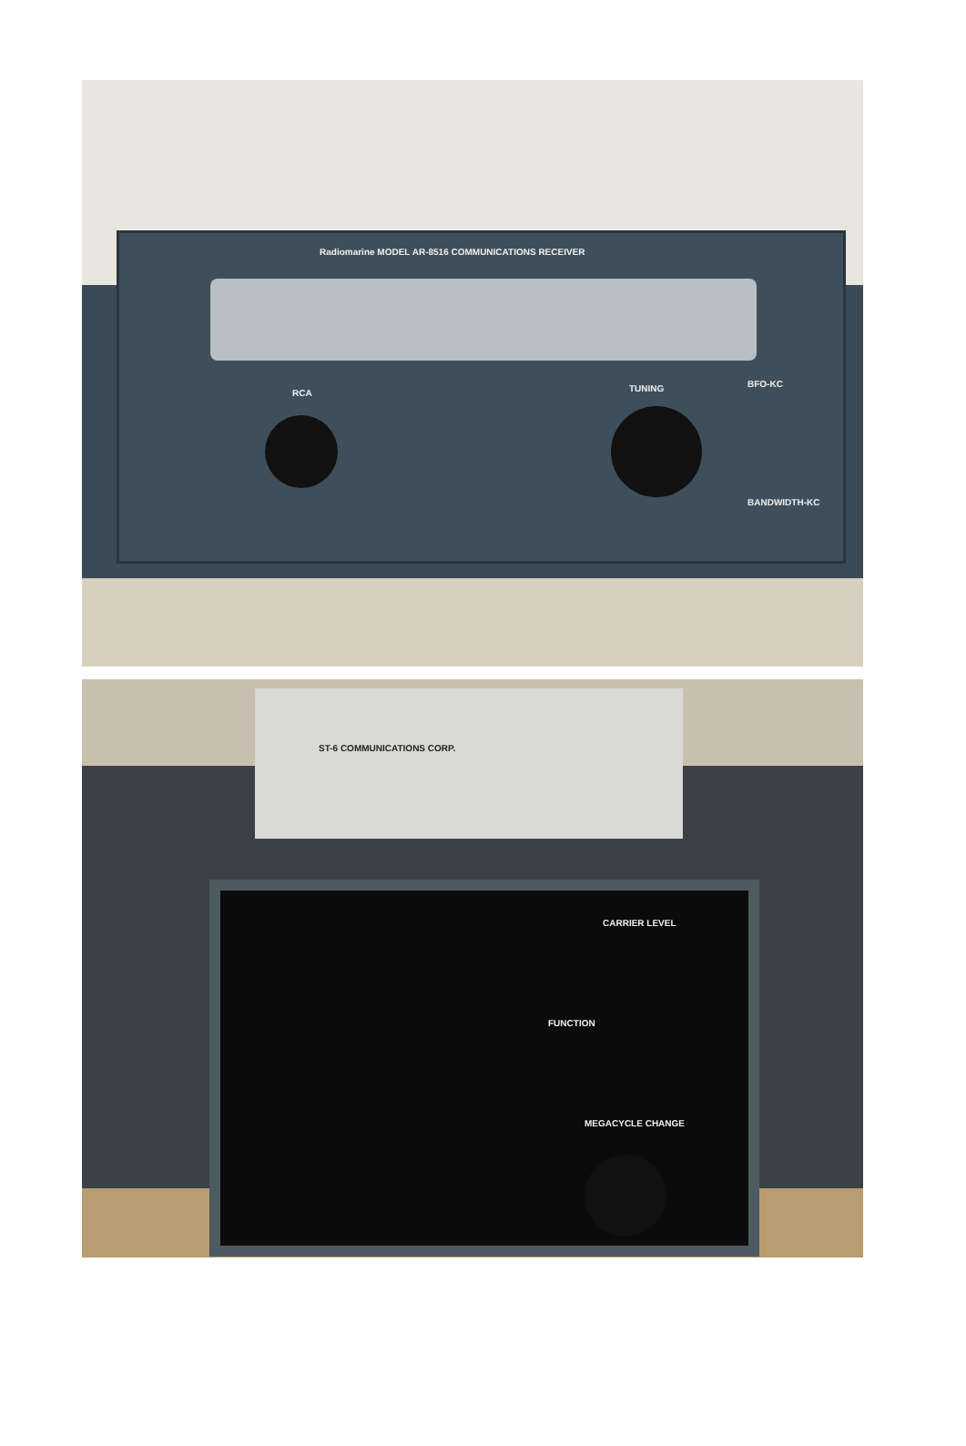Radiomarine MODEL AR-8516 COMMUNICATIONS RECEIVER
RCA TUNING BFO-KC
BANDWIDTH-KC
ST-6 COMMUNICATIONS CORP.
CARRIER LEVEL
FUNCTION
MEGACYCLE CHANGE